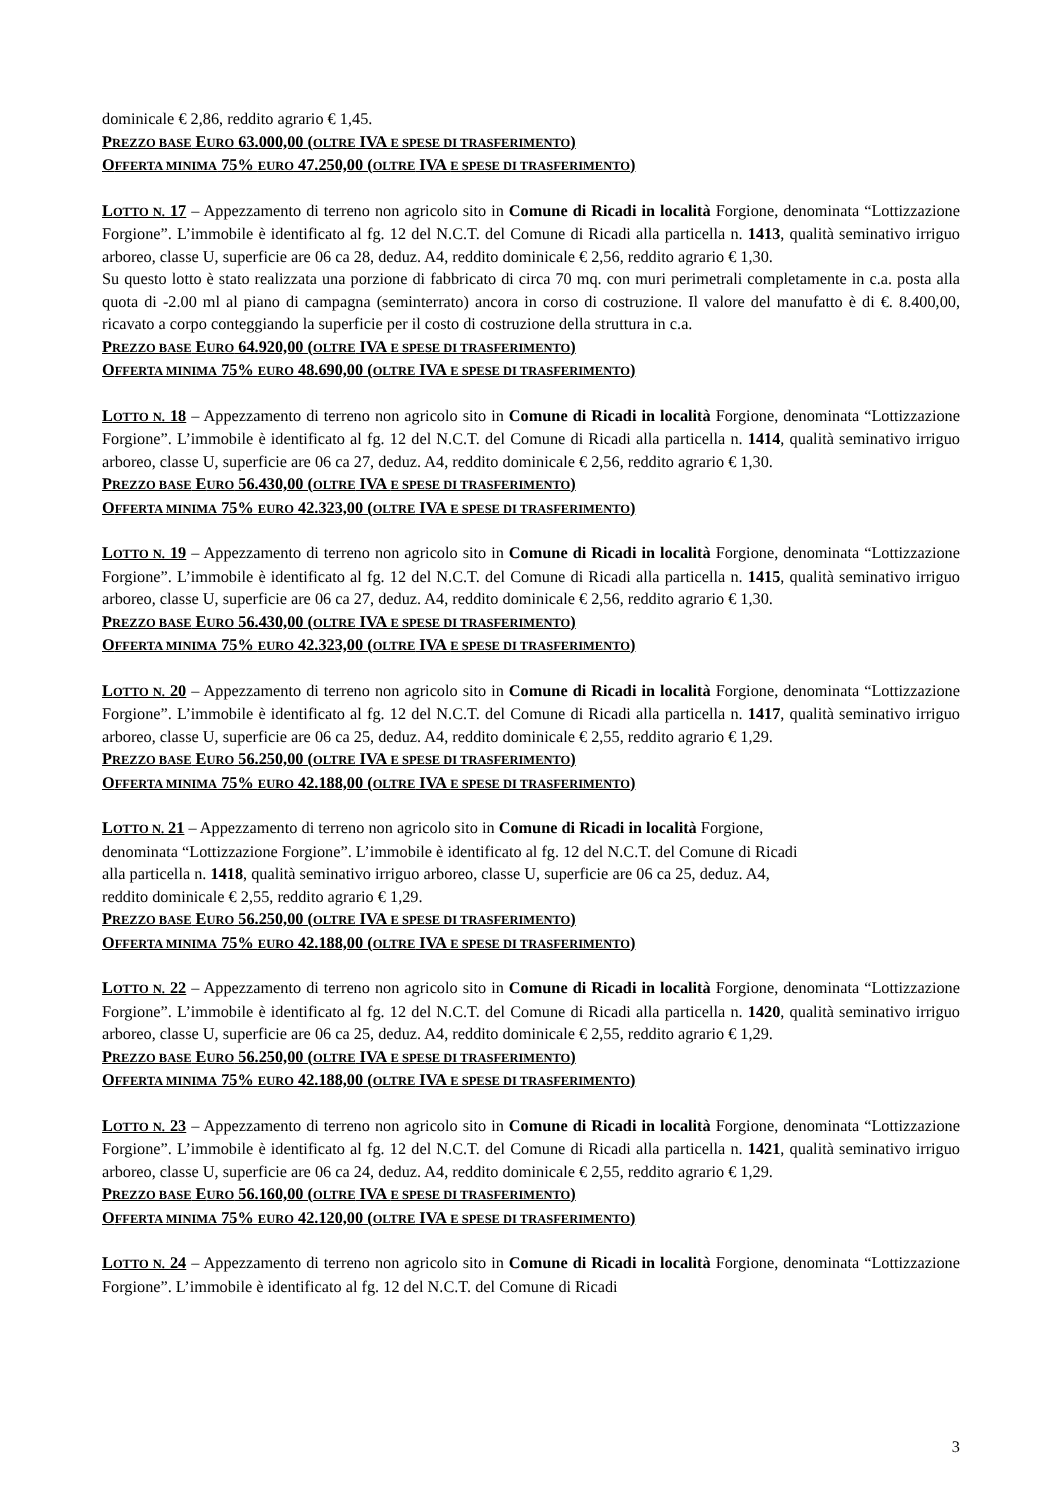dominicale € 2,86, reddito agrario € 1,45.
PREZZO BASE EURO 63.000,00 (OLTRE IVA E SPESE DI TRASFERIMENTO)
OFFERTA MINIMA 75% EURO 47.250,00 (OLTRE IVA E SPESE DI TRASFERIMENTO)
LOTTO N. 17 – Appezzamento di terreno non agricolo sito in Comune di Ricadi in località Forgione, denominata “Lottizzazione Forgione”. L’immobile è identificato al fg. 12 del N.C.T. del Comune di Ricadi alla particella n. 1413, qualità seminativo irriguo arboreo, classe U, superficie are 06 ca 28, deduz. A4, reddito dominicale € 2,56, reddito agrario € 1,30.
Su questo lotto è stato realizzata una porzione di fabbricato di circa 70 mq. con muri perimetrali completamente in c.a. posta alla quota di -2.00 ml al piano di campagna (seminterrato) ancora in corso di costruzione. Il valore del manufatto è di €. 8.400,00, ricavato a corpo conteggiando la superficie per il costo di costruzione della struttura in c.a.
PREZZO BASE EURO 64.920,00 (OLTRE IVA E SPESE DI TRASFERIMENTO)
OFFERTA MINIMA 75% EURO 48.690,00 (OLTRE IVA E SPESE DI TRASFERIMENTO)
LOTTO N. 18 – Appezzamento di terreno non agricolo sito in Comune di Ricadi in località Forgione, denominata “Lottizzazione Forgione”. L’immobile è identificato al fg. 12 del N.C.T. del Comune di Ricadi alla particella n. 1414, qualità seminativo irriguo arboreo, classe U, superficie are 06 ca 27, deduz. A4, reddito dominicale € 2,56, reddito agrario € 1,30.
PREZZO BASE EURO 56.430,00 (OLTRE IVA E SPESE DI TRASFERIMENTO)
OFFERTA MINIMA 75% EURO 42.323,00 (OLTRE IVA E SPESE DI TRASFERIMENTO)
LOTTO N. 19 – Appezzamento di terreno non agricolo sito in Comune di Ricadi in località Forgione, denominata “Lottizzazione Forgione”. L’immobile è identificato al fg. 12 del N.C.T. del Comune di Ricadi alla particella n. 1415, qualità seminativo irriguo arboreo, classe U, superficie are 06 ca 27, deduz. A4, reddito dominicale € 2,56, reddito agrario € 1,30.
PREZZO BASE EURO 56.430,00 (OLTRE IVA E SPESE DI TRASFERIMENTO)
OFFERTA MINIMA 75% EURO 42.323,00 (OLTRE IVA E SPESE DI TRASFERIMENTO)
LOTTO N. 20 – Appezzamento di terreno non agricolo sito in Comune di Ricadi in località Forgione, denominata “Lottizzazione Forgione”. L’immobile è identificato al fg. 12 del N.C.T. del Comune di Ricadi alla particella n. 1417, qualità seminativo irriguo arboreo, classe U, superficie are 06 ca 25, deduz. A4, reddito dominicale € 2,55, reddito agrario € 1,29.
PREZZO BASE EURO 56.250,00 (OLTRE IVA E SPESE DI TRASFERIMENTO)
OFFERTA MINIMA 75% EURO 42.188,00 (OLTRE IVA E SPESE DI TRASFERIMENTO)
LOTTO N. 21 – Appezzamento di terreno non agricolo sito in Comune di Ricadi in località Forgione,
denominata “Lottizzazione Forgione”. L’immobile è identificato al fg. 12 del N.C.T. del Comune di Ricadi
alla particella n. 1418, qualità seminativo irriguo arboreo, classe U, superficie are 06 ca 25, deduz. A4,
reddito dominicale € 2,55, reddito agrario € 1,29.
PREZZO BASE EURO 56.250,00 (OLTRE IVA E SPESE DI TRASFERIMENTO)
OFFERTA MINIMA 75% EURO 42.188,00 (OLTRE IVA E SPESE DI TRASFERIMENTO)
LOTTO N. 22 – Appezzamento di terreno non agricolo sito in Comune di Ricadi in località Forgione, denominata “Lottizzazione Forgione”. L’immobile è identificato al fg. 12 del N.C.T. del Comune di Ricadi alla particella n. 1420, qualità seminativo irriguo arboreo, classe U, superficie are 06 ca 25, deduz. A4, reddito dominicale € 2,55, reddito agrario € 1,29.
PREZZO BASE EURO 56.250,00 (OLTRE IVA E SPESE DI TRASFERIMENTO)
OFFERTA MINIMA 75% EURO 42.188,00 (OLTRE IVA E SPESE DI TRASFERIMENTO)
LOTTO N. 23 – Appezzamento di terreno non agricolo sito in Comune di Ricadi in località Forgione, denominata “Lottizzazione Forgione”. L’immobile è identificato al fg. 12 del N.C.T. del Comune di Ricadi alla particella n. 1421, qualità seminativo irriguo arboreo, classe U, superficie are 06 ca 24, deduz. A4, reddito dominicale € 2,55, reddito agrario € 1,29.
PREZZO BASE EURO 56.160,00 (OLTRE IVA E SPESE DI TRASFERIMENTO)
OFFERTA MINIMA 75% EURO 42.120,00 (OLTRE IVA E SPESE DI TRASFERIMENTO)
LOTTO N. 24 – Appezzamento di terreno non agricolo sito in Comune di Ricadi in località Forgione, denominata “Lottizzazione Forgione”. L’immobile è identificato al fg. 12 del N.C.T. del Comune di Ricadi
3